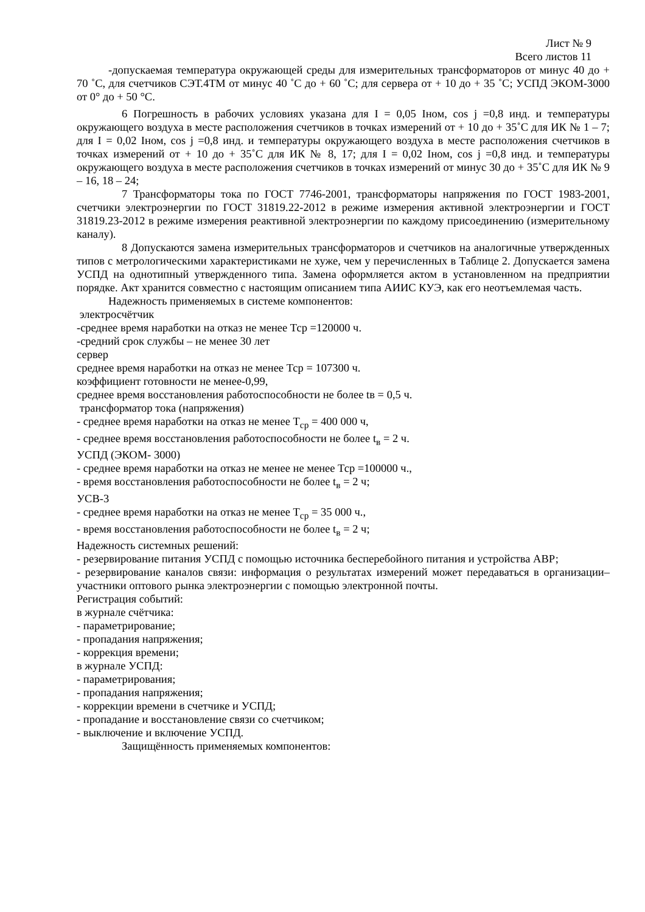Лист № 9
Всего листов 11
-допускаемая температура окружающей среды для измерительных трансформаторов от минус 40 до + 70 ˚С, для счетчиков СЭТ.4ТМ от минус 40 ˚С до + 60 ˚С; для сервера от + 10 до + 35 ˚С; УСПД ЭКОМ-3000 от 0° до + 50 °С.
6 Погрешность в рабочих условиях указана для I = 0,05 Iном, cos j =0,8 инд. и температуры окружающего воздуха в месте расположения счетчиков в точках измерений от + 10 до + 35˚С для ИК № 1 – 7; для I = 0,02 Iном, cos j =0,8 инд. и температуры окружающего воздуха в месте расположения счетчиков в точках измерений от + 10 до + 35˚С для ИК № 8, 17; для I = 0,02 Iном, cos j =0,8 инд. и температуры окружающего воздуха в месте расположения счетчиков в точках измерений от минус 30 до + 35˚С для ИК № 9 – 16, 18 – 24;
7 Трансформаторы тока по ГОСТ 7746-2001, трансформаторы напряжения по ГОСТ 1983-2001, счетчики электроэнергии по ГОСТ 31819.22-2012 в режиме измерения активной электроэнергии и ГОСТ 31819.23-2012 в режиме измерения реактивной электроэнергии по каждому присоединению (измерительному каналу).
8 Допускаются замена измерительных трансформаторов и счетчиков на аналогичные утвержденных типов с метрологическими характеристиками не хуже, чем у перечисленных в Таблице 2. Допускается замена УСПД на однотипный утвержденного типа. Замена оформляется актом в установленном на предприятии порядке. Акт хранится совместно с настоящим описанием типа АИИС КУЭ, как его неотъемлемая часть.
Надежность применяемых в системе компонентов:
электросчётчик
-среднее время наработки на отказ не менее Тср =120000 ч.
-средний срок службы – не менее 30 лет
сервер
среднее время наработки на отказ не менее Тср = 107300 ч.
коэффициент готовности не менее-0,99,
среднее время восстановления работоспособности не более tв = 0,5 ч.
трансформатор тока (напряжения)
- среднее время наработки на отказ не менее Т<sub>ср</sub> = 400 000 ч,
- среднее время восстановления работоспособности не более t<sub>в</sub> = 2 ч.
УСПД (ЭКОМ- 3000)
- среднее время наработки на отказ не менее не менее Тср =100000 ч.,
- время восстановления работоспособности не более t<sub>в</sub> = 2 ч;
УСВ-3
- среднее время наработки на отказ не менее Т<sub>ср</sub> = 35 000 ч.,
- время восстановления работоспособности не более t<sub>в</sub> = 2 ч;
Надежность системных решений:
- резервирование питания УСПД с помощью источника бесперебойного питания и устройства АВР;
- резервирование каналов связи: информация о результатах измерений может передаваться в организации–участники оптового рынка электроэнергии с помощью электронной почты.
Регистрация событий:
в журнале счётчика:
- параметрирование;
- пропадания напряжения;
- коррекция времени;
в журнале УСПД:
- параметрирования;
- пропадания напряжения;
- коррекции времени в счетчике и УСПД;
- пропадание и восстановление связи со счетчиком;
- выключение и включение УСПД.
Защищённость применяемых компонентов: